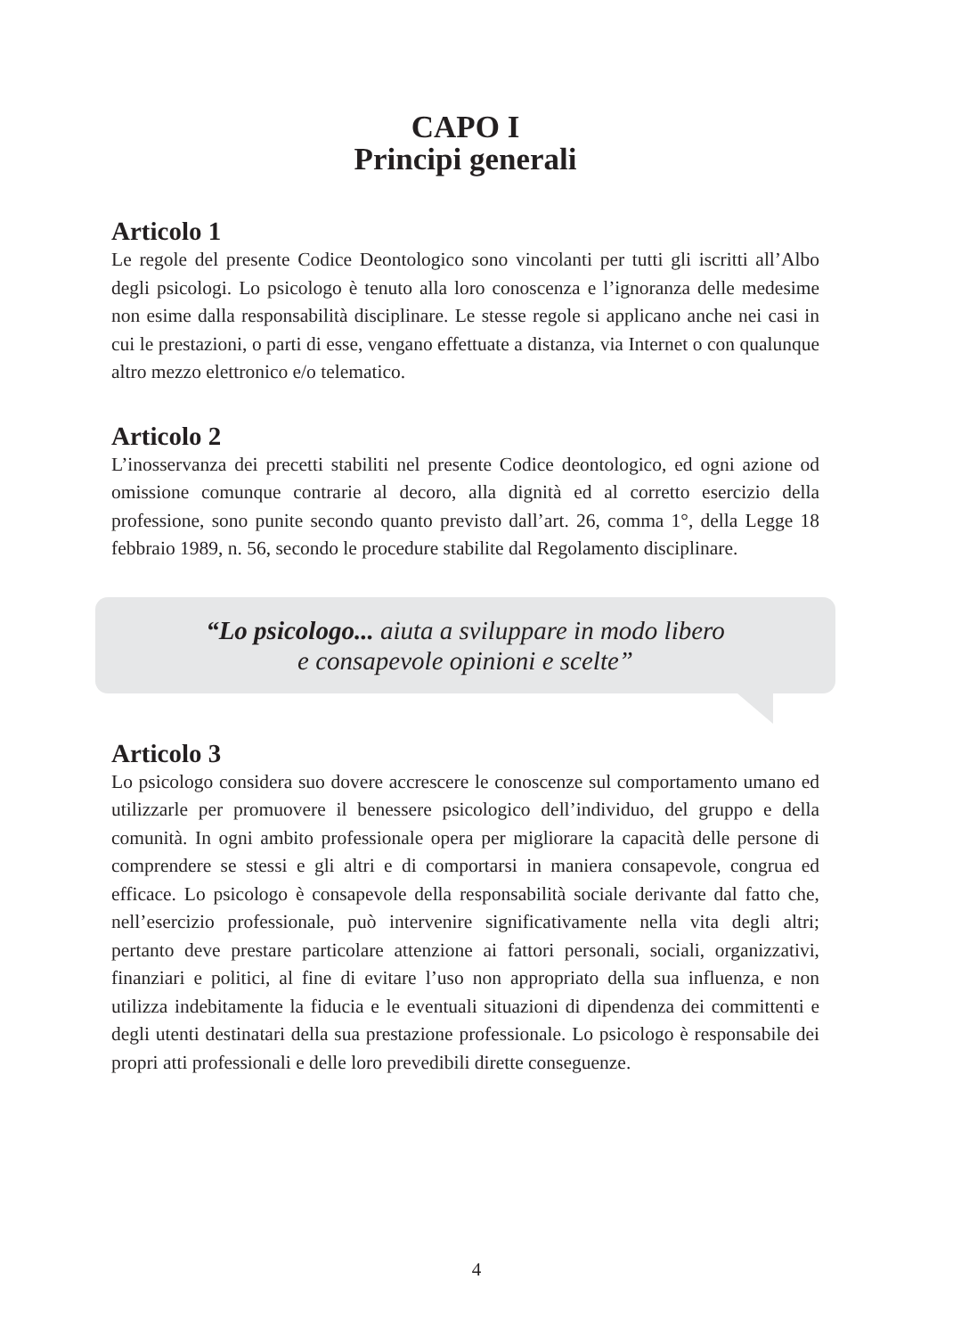CAPO I
Principi generali
Articolo 1
Le regole del presente Codice Deontologico sono vincolanti per tutti gli iscritti all’Albo degli psicologi. Lo psicologo è tenuto alla loro conoscenza e l’ignoranza delle medesime non esime dalla responsabilità disciplinare. Le stesse regole si applicano anche nei casi in cui le prestazioni, o parti di esse, vengano effettuate a distanza, via Internet o con qualunque altro mezzo elettronico e/o telematico.
Articolo 2
L’inosservanza dei precetti stabiliti nel presente Codice deontologico, ed ogni azione od omissione comunque contrarie al decoro, alla dignità ed al corretto esercizio della professione, sono punite secondo quanto previsto dall’art. 26, comma 1°, della Legge 18 febbraio 1989, n. 56, secondo le procedure stabilite dal Regolamento disciplinare.
“Lo psicologo... aiuta a sviluppare in modo libero
e consapevole opinioni e scelte”
Articolo 3
Lo psicologo considera suo dovere accrescere le conoscenze sul comportamento umano ed utilizzarle per promuovere il benessere psicologico dell’individuo, del gruppo e della comunità. In ogni ambito professionale opera per migliorare la capacità delle persone di comprendere se stessi e gli altri e di comportarsi in maniera consapevole, congrua ed efficace. Lo psicologo è consapevole della responsabilità sociale derivante dal fatto che, nell’esercizio professionale, può intervenire significativamente nella vita degli altri; pertanto deve prestare particolare attenzione ai fattori personali, sociali, organizzativi, finanziari e politici, al fine di evitare l’uso non appropriato della sua influenza, e non utilizza indebitamente la fiducia e le eventuali situazioni di dipendenza dei committenti e degli utenti destinatari della sua prestazione professionale. Lo psicologo è responsabile dei propri atti professionali e delle loro prevedibili dirette conseguenze.
4